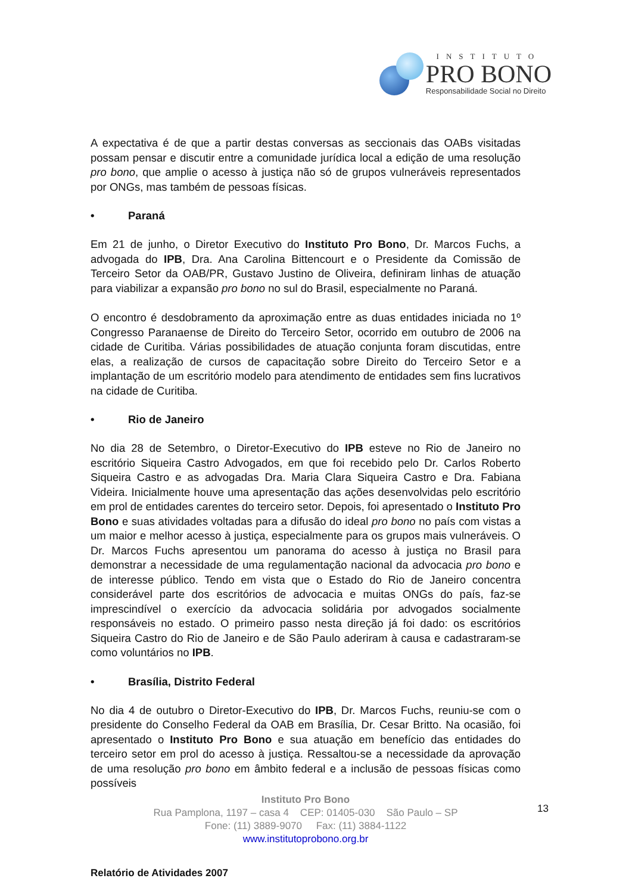INSTITUTO
PRO BONO
Responsabilidade Social no Direito
A expectativa é de que a partir destas conversas as seccionais das OABs visitadas possam pensar e discutir entre a comunidade jurídica local a edição de uma resolução pro bono, que amplie o acesso à justiça não só de grupos vulneráveis representados por ONGs, mas também de pessoas físicas.
• Paraná
Em 21 de junho, o Diretor Executivo do Instituto Pro Bono, Dr. Marcos Fuchs, a advogada do IPB, Dra. Ana Carolina Bittencourt e o Presidente da Comissão de Terceiro Setor da OAB/PR, Gustavo Justino de Oliveira, definiram linhas de atuação para viabilizar a expansão pro bono no sul do Brasil, especialmente no Paraná.
O encontro é desdobramento da aproximação entre as duas entidades iniciada no 1º Congresso Paranaense de Direito do Terceiro Setor, ocorrido em outubro de 2006 na cidade de Curitiba. Várias possibilidades de atuação conjunta foram discutidas, entre elas, a realização de cursos de capacitação sobre Direito do Terceiro Setor e a implantação de um escritório modelo para atendimento de entidades sem fins lucrativos na cidade de Curitiba.
• Rio de Janeiro
No dia 28 de Setembro, o Diretor-Executivo do IPB esteve no Rio de Janeiro no escritório Siqueira Castro Advogados, em que foi recebido pelo Dr. Carlos Roberto Siqueira Castro e as advogadas Dra. Maria Clara Siqueira Castro e Dra. Fabiana Videira. Inicialmente houve uma apresentação das ações desenvolvidas pelo escritório em prol de entidades carentes do terceiro setor. Depois, foi apresentado o Instituto Pro Bono e suas atividades voltadas para a difusão do ideal pro bono no país com vistas a um maior e melhor acesso à justiça, especialmente para os grupos mais vulneráveis. O Dr. Marcos Fuchs apresentou um panorama do acesso à justiça no Brasil para demonstrar a necessidade de uma regulamentação nacional da advocacia pro bono e de interesse público. Tendo em vista que o Estado do Rio de Janeiro concentra considerável parte dos escritórios de advocacia e muitas ONGs do país, faz-se imprescindível o exercício da advocacia solidária por advogados socialmente responsáveis no estado. O primeiro passo nesta direção já foi dado: os escritórios Siqueira Castro do Rio de Janeiro e de São Paulo aderiram à causa e cadastraram-se como voluntários no IPB.
• Brasília, Distrito Federal
No dia 4 de outubro o Diretor-Executivo do IPB, Dr. Marcos Fuchs, reuniu-se com o presidente do Conselho Federal da OAB em Brasília, Dr. Cesar Britto. Na ocasião, foi apresentado o Instituto Pro Bono e sua atuação em benefício das entidades do terceiro setor em prol do acesso à justiça. Ressaltou-se a necessidade da aprovação de uma resolução pro bono em âmbito federal e a inclusão de pessoas físicas como possíveis
Instituto Pro Bono
Rua Pamplona, 1197 – casa 4 CEP: 01405-030 São Paulo – SP
Fone: (11) 3889-9070 Fax: (11) 3884-1122
www.institutoprobono.org.br
13
Relatório de Atividades 2007